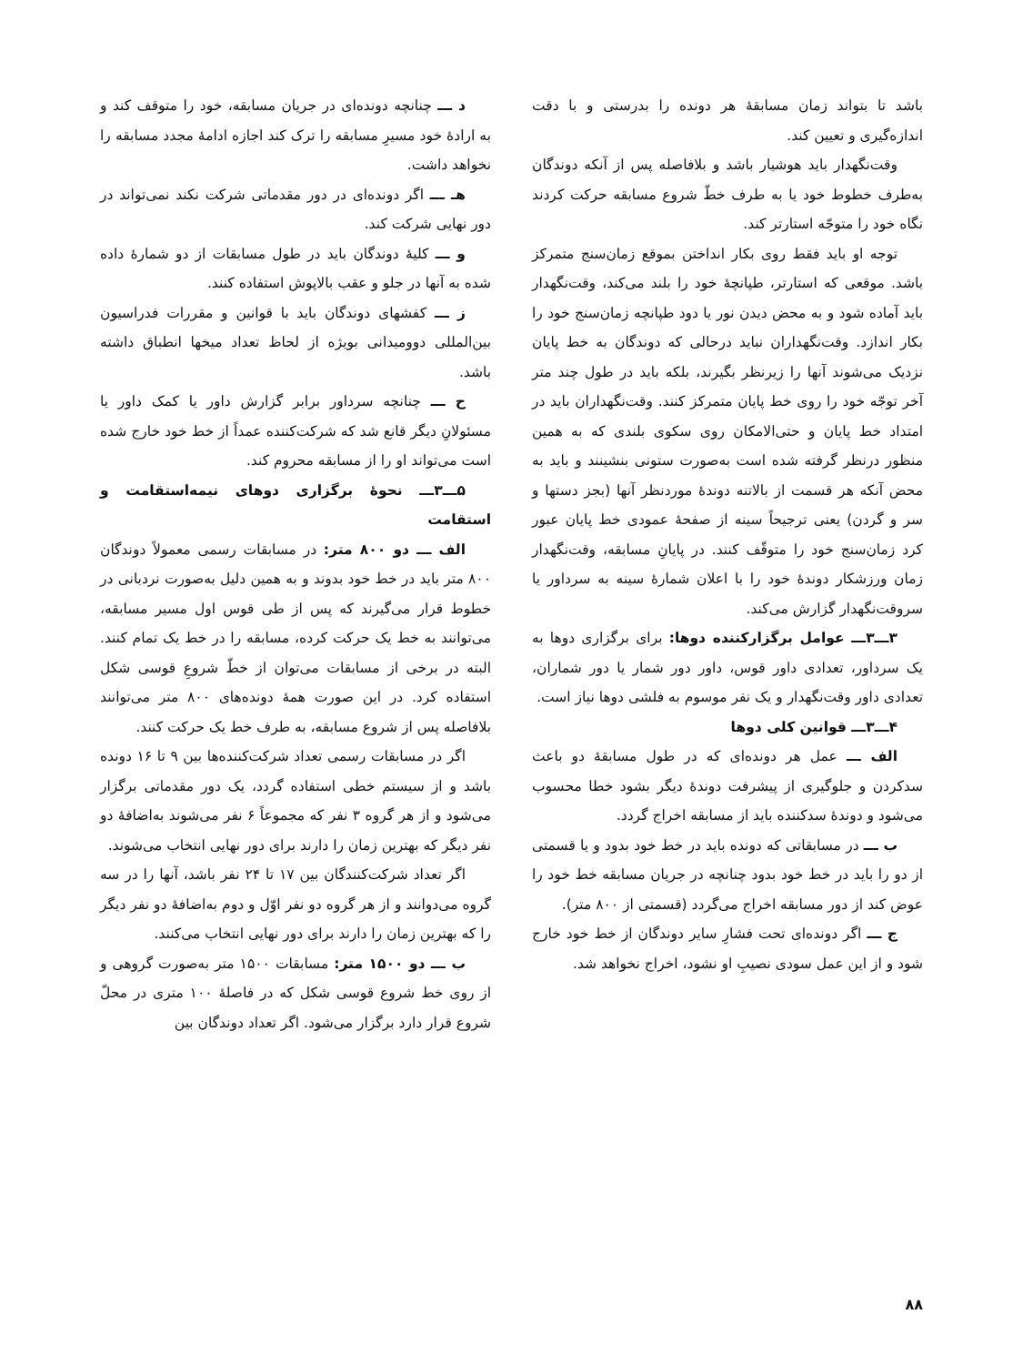باشد تا بتواند زمان مسابقهٔ هر دونده را بدرستی و با دقت اندازه‌گیری و تعیین کند.
وقت‌نگهدار باید هوشیار باشد و بلافاصله پس از آنکه دوندگان به‌طرف خطوط خود یا به طرف خطّ شروع مسابقه حرکت کردند نگاه خود را متوجّه استارتر کند.
توجه او باید فقط روی بکار انداختن بموقع زمان‌سنج متمرکز باشد. موقعی که استارتر، طپانچهٔ خود را بلند می‌کند، وقت‌نگهدار باید آماده شود و به محض دیدن نور یا دود طپانچه زمان‌سنج خود را بکار اندازد. وقت‌نگهداران نباید درحالی که دوندگان به خط پایان نزدیک می‌شوند آنها را زیرنظر بگیرند، بلکه باید در طول چند متر آخر توجّه خود را روی خط پایان متمرکز کنند. وقت‌نگهداران باید در امتداد خط پایان و حتی‌الامکان روی سکوی بلندی که به همین منظور درنظر گرفته شده است به‌صورت ستونی بنشینند و باید به محض آنکه هر قسمت از بالاتنه دوندهٔ موردنظر آنها (بجز دستها و سر و گردن) یعنی ترجیحاً سینه از صفحهٔ عمودی خط پایان عبور کرد زمان‌سنج خود را متوقّف کنند. در پایانِ مسابقه، وقت‌نگهدار زمان ورزشکار دوندهٔ خود را با اعلان شمارهٔ سینه به سرداور یا سروقت‌نگهدار گزارش می‌کند.
۳ـــ۳ـــ عوامل برگزارکننده دوها: برای برگزاری دوها به یک سرداور، تعدادی داور قوس، داور دور شمار یا دور شماران، تعدادی داور وقت‌نگهدار و یک نفر موسوم به فلشی دوها نیاز است.
۴ـــ۳ـــ قوانین کلی دوها
الف ـــ عمل هر دونده‌ای که در طول مسابقهٔ دو باعث سدکردن و جلوگیری از پیشرفت دوندهٔ دیگر بشود خطا محسوب می‌شود و دوندهٔ سدکننده باید از مسابقه اخراج گردد.
ب ـــ در مسابقاتی که دونده باید در خط خود بدود و یا قسمتی از دو را باید در خط خود بدود چنانچه در جریان مسابقه خط خود را عوض کند از دور مسابقه اخراج می‌گردد (قسمتی از ۸۰۰ متر).
ج ـــ اگر دونده‌ای تحت فشارِ سایر دوندگان از خط خود خارج شود و از این عمل سودی نصیبِ او نشود، اخراج نخواهد شد.
د ـــ چنانچه دونده‌ای در جریان مسابقه، خود را متوقف کند و به ارادهٔ خود مسیرِ مسابقه را ترک کند اجازه ادامهٔ مجدد مسابقه را نخواهد داشت.
هـ ـــ اگر دونده‌ای در دور مقدماتی شرکت نکند نمی‌تواند در دور نهایی شرکت کند.
و ـــ کلیهٔ دوندگان باید در طول مسابقات از دو شمارهٔ داده شده به آنها در جلو و عقب بالاپوش استفاده کنند.
ز ـــ کفشهای دوندگان باید با قوانین و مقررات فدراسیون بین‌المللی دوومیدانی بویژه از لحاظ تعداد میخها انطباق داشته باشد.
ح ـــ چنانچه سرداور برابر گزارش داور یا کمک داور یا مسئولانِ دیگر قانع شد که شرکت‌کننده عمداً از خط خود خارج شده است می‌تواند او را از مسابقه محروم کند.
۵ـــ۳ـــ نحوهٔ برگزاری دوهای نیمه‌استقامت و استقامت
الف ـــ دو ۸۰۰ متر: در مسابقات رسمی معمولاً دوندگان ۸۰۰ متر باید در خط خود بدوند و به همین دلیل به‌صورت نردبانی در خطوط قرار می‌گیرند که پس از طی قوس اول مسیر مسابقه، می‌توانند به خط یک حرکت کرده، مسابقه را در خط یک تمام کنند. البته در برخی از مسابقات می‌توان از خطّ شروعِ قوسی شکل استفاده کرد. در این صورت همهٔ دونده‌های ۸۰۰ متر می‌توانند بلافاصله پس از شروع مسابقه، به طرف خط یک حرکت کنند.
اگر در مسابقات رسمی تعداد شرکت‌کننده‌ها بین ۹ تا ۱۶ دونده باشد و از سیستم خطی استفاده گردد، یک دور مقدماتی برگزار می‌شود و از هر گروه ۳ نفر که مجموعاً ۶ نفر می‌شوند به‌اضافهٔ دو نفر دیگر که بهترین زمان را دارند برای دور نهایی انتخاب می‌شوند.
اگر تعداد شرکت‌کنندگان بین ۱۷ تا ۲۴ نفر باشد، آنها را در سه گروه می‌دوانند و از هر گروه دو نفر اوّل و دوم به‌اضافهٔ دو نفر دیگر را که بهترین زمان را دارند برای دور نهایی انتخاب می‌کنند.
ب ـــ دو ۱۵۰۰ متر: مسابقات ۱۵۰۰ متر به‌صورت گروهی و از روی خط شروع قوسی شکل که در فاصلهٔ ۱۰۰ متری در محلّ شروع قرار دارد برگزار می‌شود. اگر تعداد دوندگان بین
۸۸